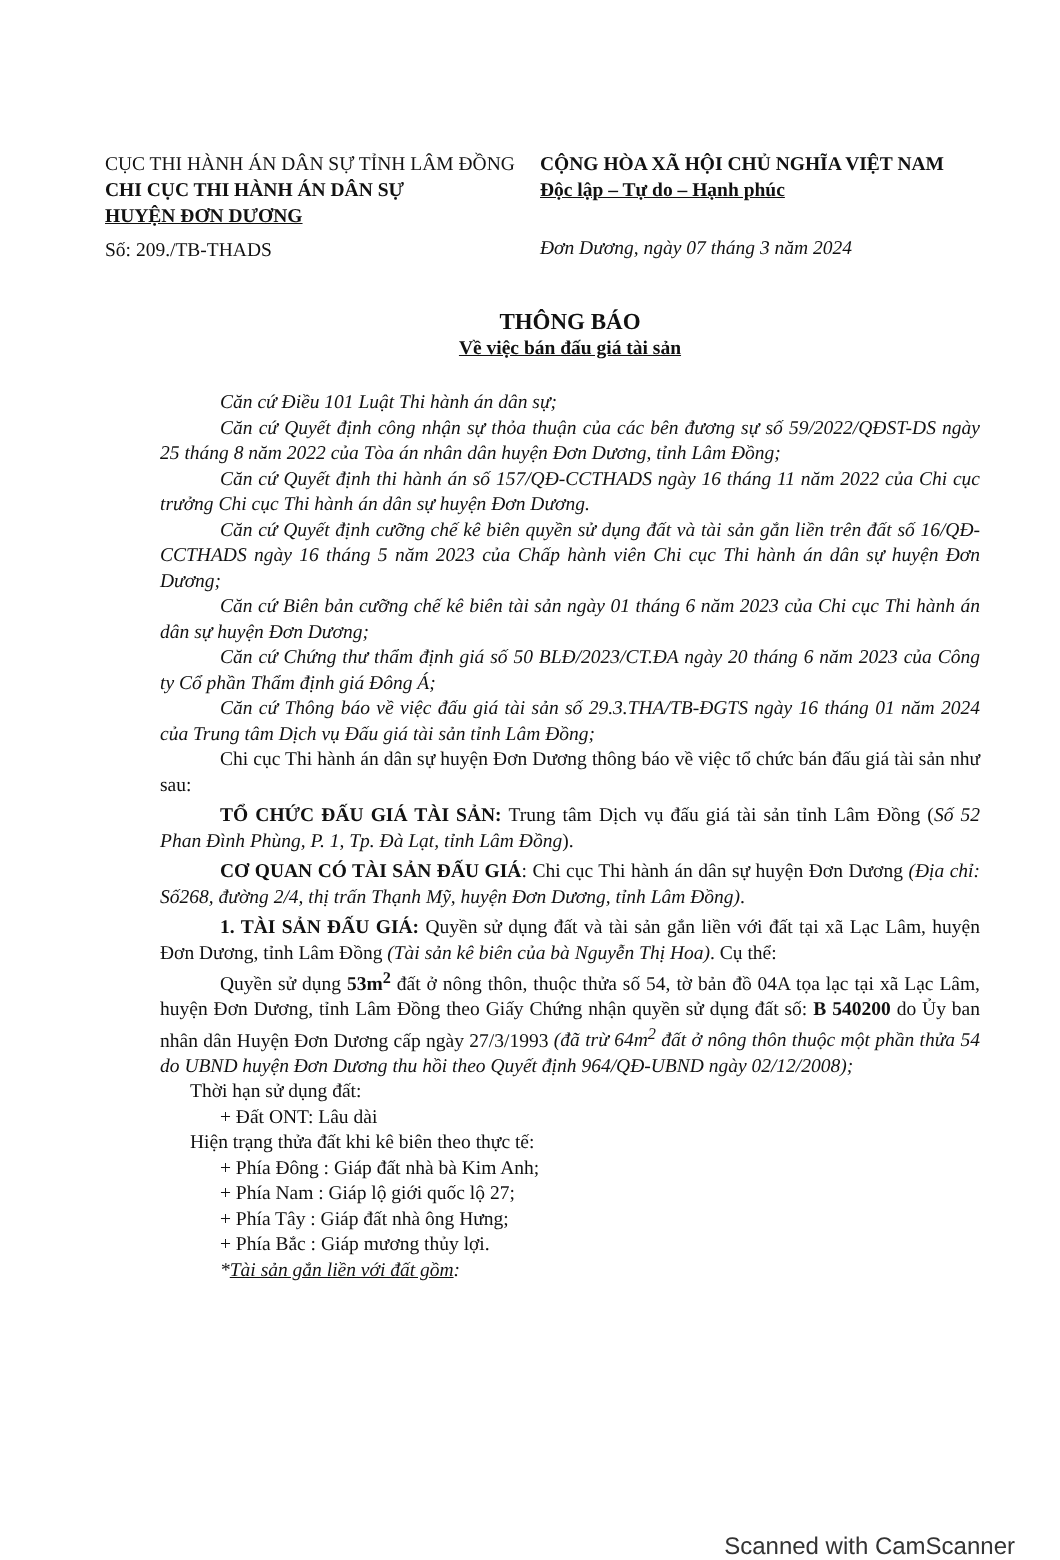CỤC THI HÀNH ÁN DÂN SỰ TỈNH LÂM ĐỒNG
CHI CỤC THI HÀNH ÁN DÂN SỰ
HUYỆN ĐƠN DƯƠNG
Số: 209./TB-THADS
CỘNG HÒA XÃ HỘI CHỦ NGHĨA VIỆT NAM
Độc lập – Tự do – Hạnh phúc
Đơn Dương, ngày 07 tháng 3 năm 2024
THÔNG BÁO
Về việc bán đấu giá tài sản
Căn cứ Điều 101 Luật Thi hành án dân sự;
Căn cứ Quyết định công nhận sự thỏa thuận của các bên đương sự số 59/2022/QĐST-DS ngày 25 tháng 8 năm 2022 của Tòa án nhân dân huyện Đơn Dương, tỉnh Lâm Đồng;
Căn cứ Quyết định thi hành án số 157/QĐ-CCTHADS ngày 16 tháng 11 năm 2022 của Chi cục trưởng Chi cục Thi hành án dân sự huyện Đơn Dương.
Căn cứ Quyết định cưỡng chế kê biên quyền sử dụng đất và tài sản gắn liền trên đất số 16/QĐ-CCTHADS ngày 16 tháng 5 năm 2023 của Chấp hành viên Chi cục Thi hành án dân sự huyện Đơn Dương;
Căn cứ Biên bản cưỡng chế kê biên tài sản ngày 01 tháng 6 năm 2023 của Chi cục Thi hành án dân sự huyện Đơn Dương;
Căn cứ Chứng thư thẩm định giá số 50 BLĐ/2023/CT.ĐA ngày 20 tháng 6 năm 2023 của Công ty Cổ phần Thẩm định giá Đông Á;
Căn cứ Thông báo về việc đấu giá tài sản số 29.3.THA/TB-ĐGTS ngày 16 tháng 01 năm 2024 của Trung tâm Dịch vụ Đấu giá tài sản tỉnh Lâm Đồng;
Chi cục Thi hành án dân sự huyện Đơn Dương thông báo về việc tổ chức bán đấu giá tài sản như sau:
TỔ CHỨC ĐẤU GIÁ TÀI SẢN: Trung tâm Dịch vụ đấu giá tài sản tỉnh Lâm Đồng (Số 52 Phan Đình Phùng, P. 1, Tp. Đà Lạt, tỉnh Lâm Đồng).
CƠ QUAN CÓ TÀI SẢN ĐẤU GIÁ: Chi cục Thi hành án dân sự huyện Đơn Dương (Địa chỉ: Số268, đường 2/4, thị trấn Thạnh Mỹ, huyện Đơn Dương, tỉnh Lâm Đồng).
1. TÀI SẢN ĐẤU GIÁ: Quyền sử dụng đất và tài sản gắn liền với đất tại xã Lạc Lâm, huyện Đơn Dương, tỉnh Lâm Đồng (Tài sản kê biên của bà Nguyễn Thị Hoa). Cụ thể:
Quyền sử dụng 53m<sup>2</sup> đất ở nông thôn, thuộc thửa số 54, tờ bản đồ 04A tọa lạc tại xã Lạc Lâm, huyện Đơn Dương, tỉnh Lâm Đồng theo Giấy Chứng nhận quyền sử dụng đất số: B 540200 do Ủy ban nhân dân Huyện Đơn Dương cấp ngày 27/3/1993 (đã trừ 64m<sup>2</sup> đất ở nông thôn thuộc một phần thửa 54 do UBND huyện Đơn Dương thu hồi theo Quyết định 964/QĐ-UBND ngày 02/12/2008);
Thời hạn sử dụng đất:
+ Đất ONT: Lâu dài
Hiện trạng thửa đất khi kê biên theo thực tế:
+ Phía Đông : Giáp đất nhà bà Kim Anh;
+ Phía Nam : Giáp lộ giới quốc lộ 27;
+ Phía Tây : Giáp đất nhà ông Hưng;
+ Phía Bắc : Giáp mương thủy lợi.
*Tài sản gắn liền với đất gồm:
Scanned with CamScanner